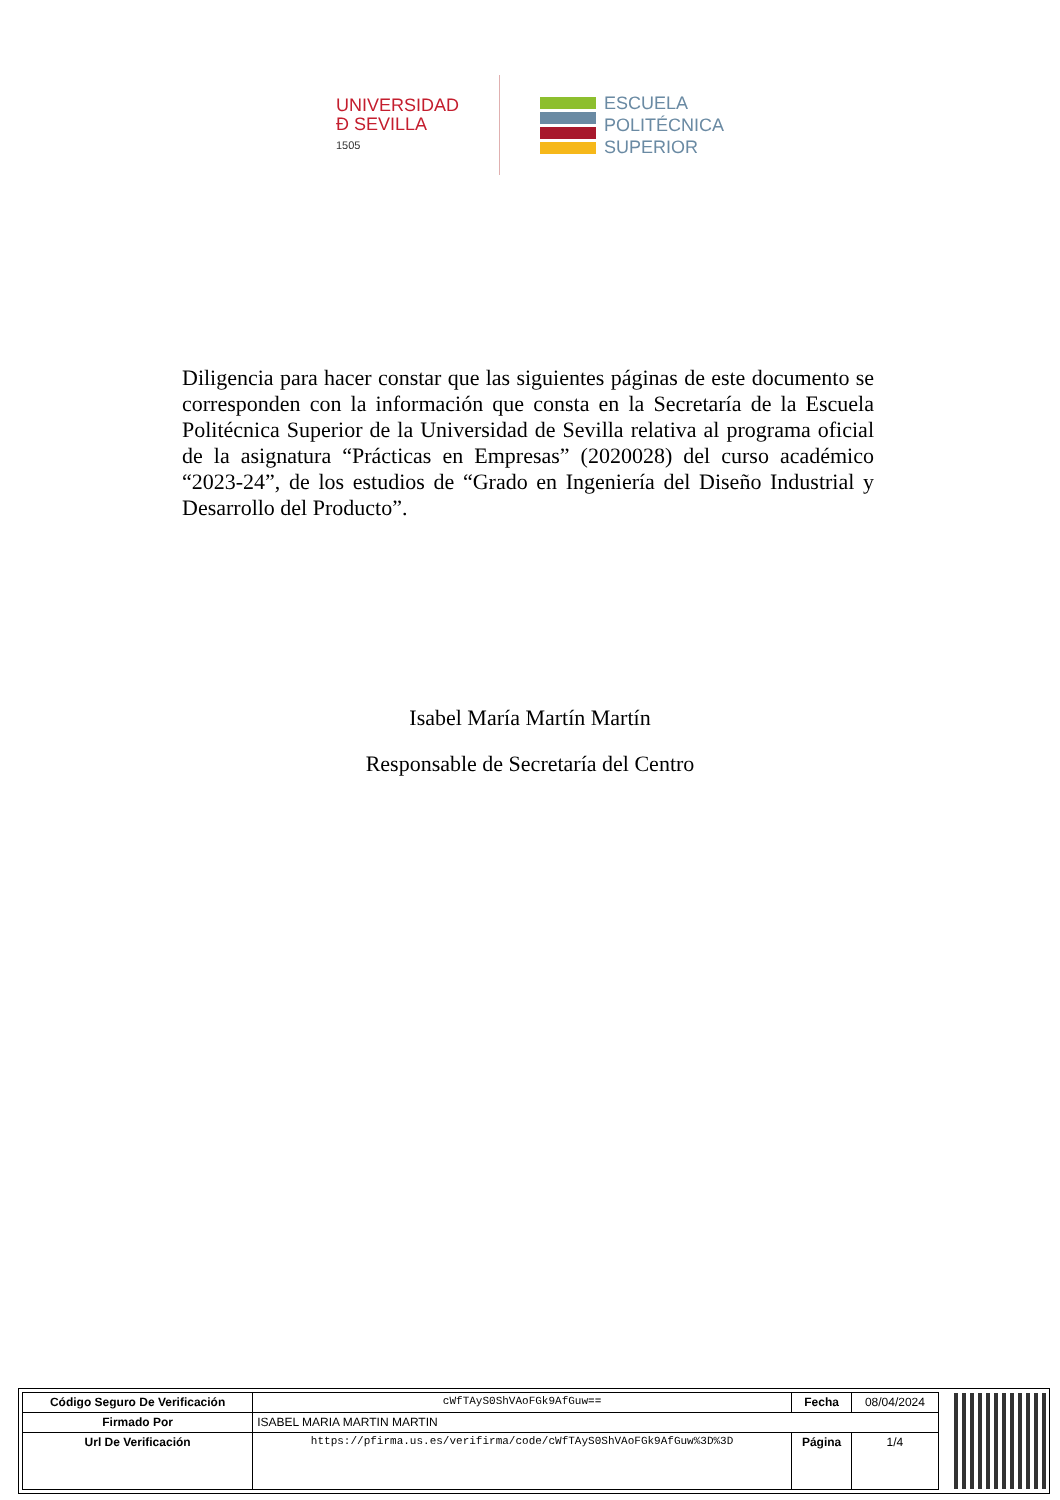UNIVERSIDAD
Ð SEVILLA
1505
ESCUELA
POLITÉCNICA
SUPERIOR
Diligencia para hacer constar que las siguientes páginas de este documento se corresponden con la información que consta en la Secretaría de la Escuela Politécnica Superior de la Universidad de Sevilla relativa al programa oficial de la asignatura “Prácticas en Empresas” (2020028) del curso académico “2023-24”, de los estudios de “Grado en Ingeniería del Diseño Industrial y Desarrollo del Producto”.
Isabel María Martín Martín
Responsable de Secretaría del Centro
| Código Seguro De Verificación | cWfTAyS0ShVAoFGk9AfGuw== | Fecha | 08/04/2024 |
| Firmado Por | ISABEL MARIA MARTIN MARTIN | | |
| Url De Verificación | https://pfirma.us.es/verifirma/code/cWfTAyS0ShVAoFGk9AfGuw%3D%3D | Página | 1/4 |